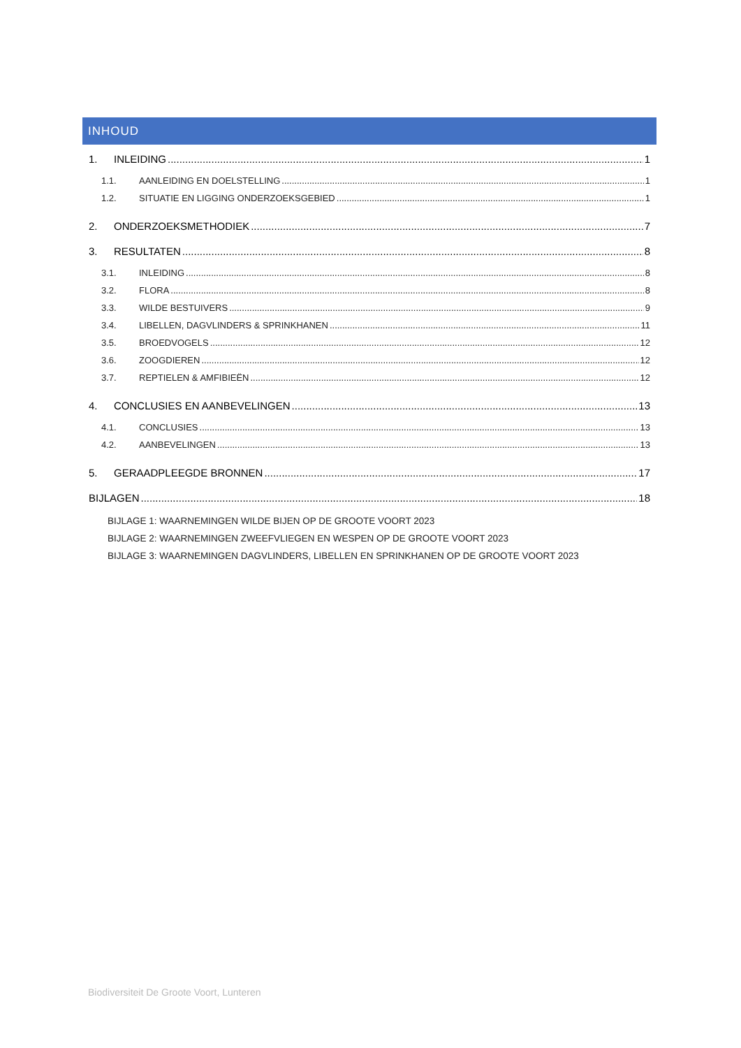INHOUD
1. INLEIDING 1
1.1. AANLEIDING EN DOELSTELLING 1
1.2. SITUATIE EN LIGGING ONDERZOEKSGEBIED 1
2. ONDERZOEKSMETHODIEK 7
3. RESULTATEN 8
3.1. INLEIDING 8
3.2. FLORA 8
3.3. WILDE BESTUIVERS 9
3.4. LIBELLEN, DAGVLINDERS & SPRINKHANEN 11
3.5. BROEDVOGELS 12
3.6. ZOOGDIEREN 12
3.7. REPTIELEN & AMFIBIEËN 12
4. CONCLUSIES EN AANBEVELINGEN 13
4.1. CONCLUSIES 13
4.2. AANBEVELINGEN 13
5. GERAADPLEEGDE BRONNEN 17
BIJLAGEN 18
BIJLAGE 1: WAARNEMINGEN WILDE BIJEN OP DE GROOTE VOORT 2023
BIJLAGE 2: WAARNEMINGEN ZWEEFVLIEGEN EN WESPEN OP DE GROOTE VOORT 2023
BIJLAGE 3: WAARNEMINGEN DAGVLINDERS, LIBELLEN EN SPRINKHANEN OP DE GROOTE VOORT 2023
Biodiversiteit De Groote Voort, Lunteren